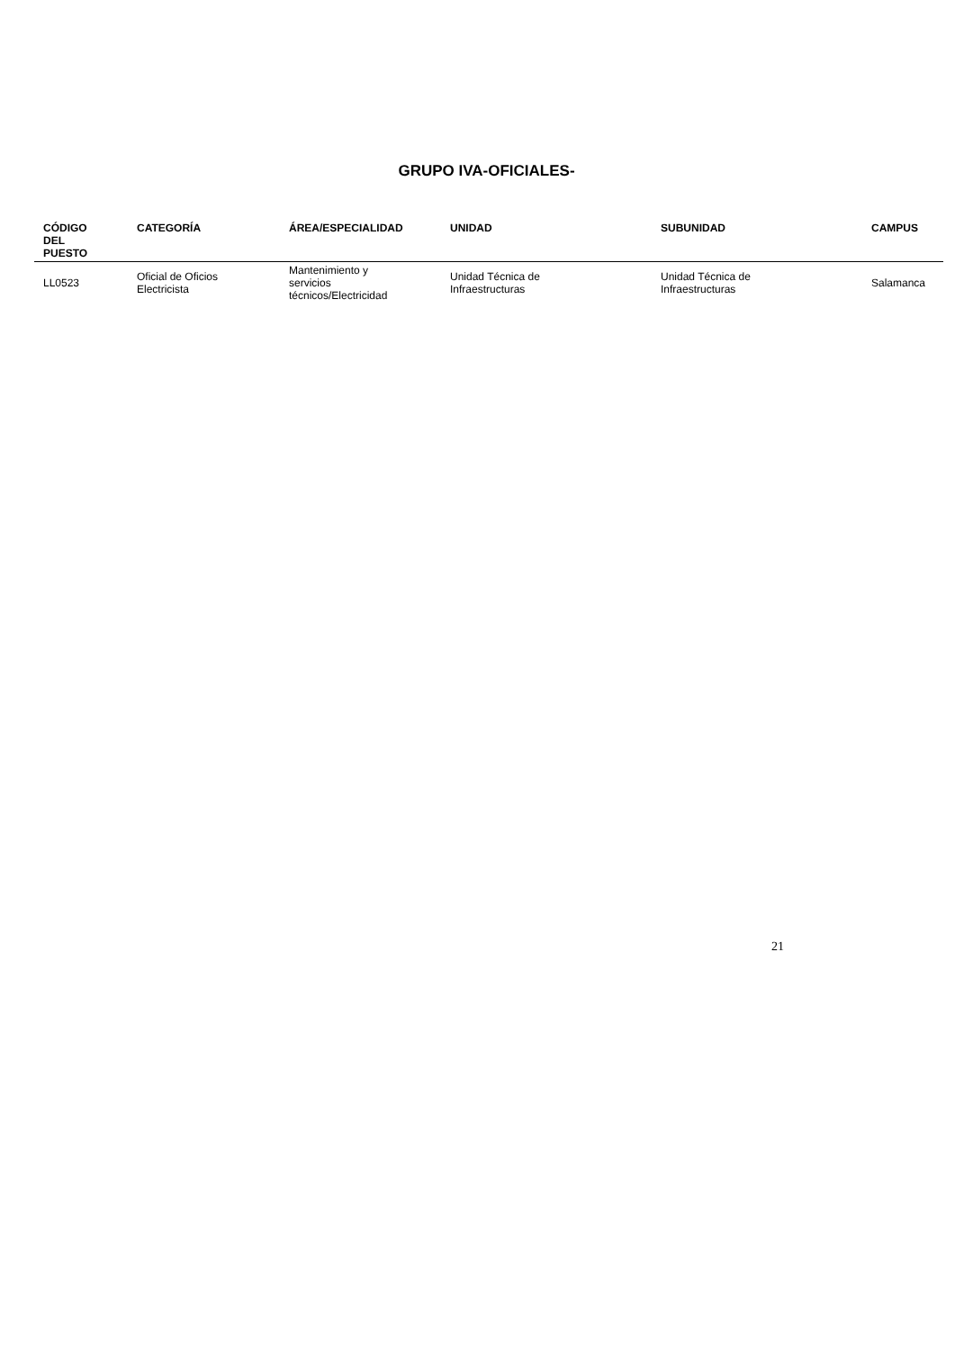GRUPO IVA-OFICIALES-
| CÓDIGO DEL PUESTO | CATEGORÍA | ÁREA/ESPECIALIDAD | UNIDAD | SUBUNIDAD | CAMPUS |
| --- | --- | --- | --- | --- | --- |
| LL0523 | Oficial de Oficios Electricista | Mantenimiento y servicios técnicos/Electricidad | Unidad Técnica de Infraestructuras | Unidad Técnica de Infraestructuras | Salamanca |
21